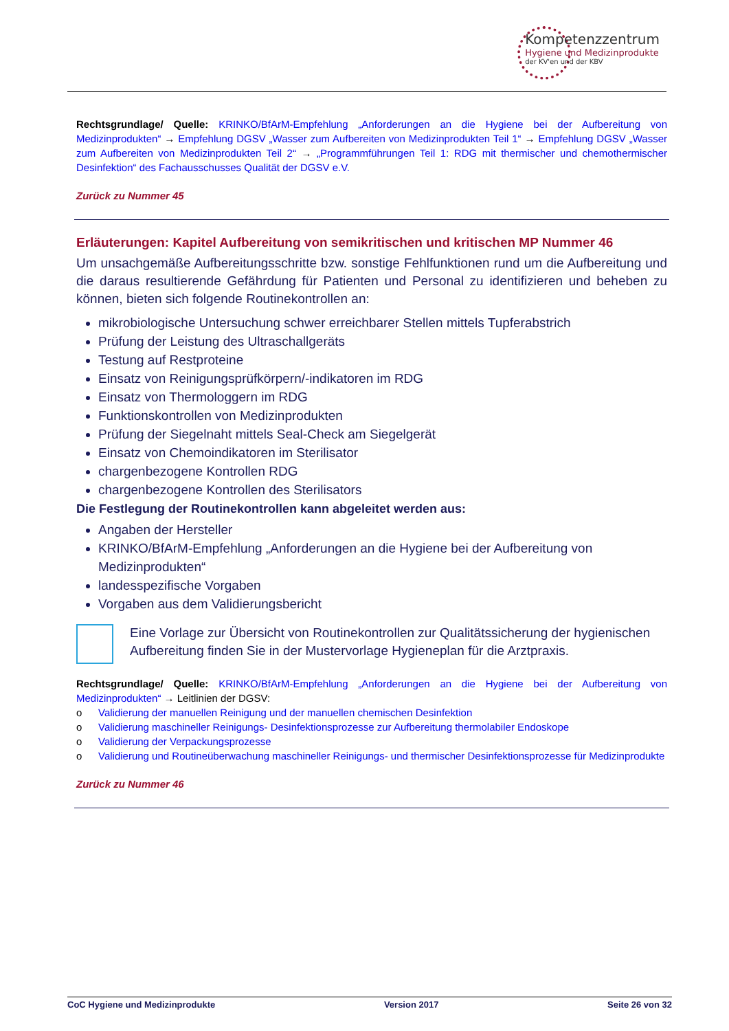Kompetenzzentrum
Hygiene und Medizinprodukte
der KV'en und der KBV
Rechtsgrundlage/ Quelle: KRINKO/BfArM-Empfehlung „Anforderungen an die Hygiene bei der Aufbereitung von Medizinprodukten“ → Empfehlung DGSV „Wasser zum Aufbereiten von Medizinprodukten Teil 1“ → Empfehlung DGSV „Wasser zum Aufbereiten von Medizinprodukten Teil 2“ → „Programmführungen Teil 1: RDG mit thermischer und chemothermischer Desinfektion“ des Fachausschusses Qualität der DGSV e.V.
Zurück zu Nummer 45
Erläuterungen: Kapitel Aufbereitung von semikritischen und kritischen MP Nummer 46
Um unsachgemäße Aufbereitungsschritte bzw. sonstige Fehlfunktionen rund um die Aufbereitung und die daraus resultierende Gefährdung für Patienten und Personal zu identifizieren und beheben zu können, bieten sich folgende Routinekontrollen an:
mikrobiologische Untersuchung schwer erreichbarer Stellen mittels Tupferabstrich
Prüfung der Leistung des Ultraschallgeräts
Testung auf Restproteine
Einsatz von Reinigungsprüfkörpern/-indikatoren im RDG
Einsatz von Thermologgern im RDG
Funktionskontrollen von Medizinprodukten
Prüfung der Siegelnaht mittels Seal-Check am Siegelgerät
Einsatz von Chemoindikatoren im Sterilisator
chargenbezogene Kontrollen RDG
chargenbezogene Kontrollen des Sterilisators
Die Festlegung der Routinekontrollen kann abgeleitet werden aus:
Angaben der Hersteller
KRINKO/BfArM-Empfehlung „Anforderungen an die Hygiene bei der Aufbereitung von Medizinprodukten“
landesspezifische Vorgaben
Vorgaben aus dem Validierungsbericht
Eine Vorlage zur Übersicht von Routinekontrollen zur Qualitätssicherung der hygienischen Aufbereitung finden Sie in der Mustervorlage Hygieneplan für die Arztpraxis.
Rechtsgrundlage/ Quelle: KRINKO/BfArM-Empfehlung „Anforderungen an die Hygiene bei der Aufbereitung von Medizinprodukten“ → Leitlinien der DGSV:
o Validierung der manuellen Reinigung und der manuellen chemischen Desinfektion
o Validierung maschineller Reinigungs- Desinfektionsprozesse zur Aufbereitung thermolabiler Endoskope
o Validierung der Verpackungsprozesse
o Validierung und Routineüberwachung maschineller Reinigungs- und thermischer Desinfektionsprozesse für Medizinprodukte
Zurück zu Nummer 46
CoC Hygiene und Medizinprodukte Version 2017 Seite 26 von 32